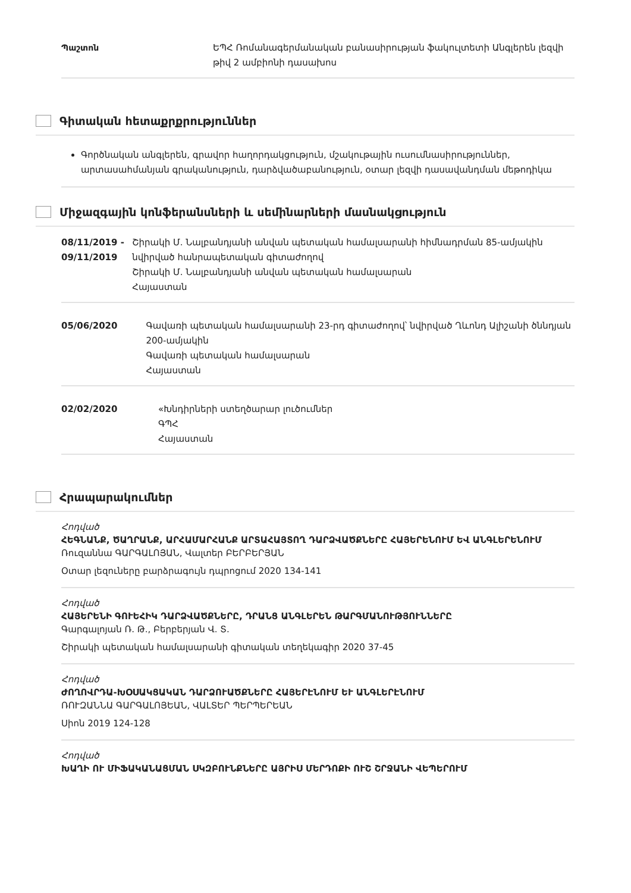Պաշտոն ԵՊՀ Ռոմանագերմանական բանասիրության ֆակուլտետի Անգլերեն լեզվի թիվ 2 ամբիոնի դասախոս
Գիտական հետաքրքրություններ
Գործնական անգլերեն, գրավոր հաղորդակցություն, մշակութային ուսումնասիրություններ, արտասահմանյան գրականություն, դարձվածաբանություն, օտար լեզվի դասավանդման մեթոդիկա
Միջազգային կոնֆերանսների և սեմինարների մասնակցություն
08/11/2019 - 09/11/2019
Շիրակի Մ. Նալբանդյանի անվան պետական համալսարանի հիմնադրման 85-ամյակին նվիրված հանրապետական գիտաժողով
Շիրակի Մ. Նալբանդյանի անվան պետական համալսարան
Հայաստան
05/06/2020 Գավառի պետական համալսարանի 23-րդ գիտաժողով՝ նվիրված Ղևոնդ Ալիշանի ծննդյան 200-ամյակին
Գավառի պետական համալսարան
Հայաստան
02/02/2020 «Խնդիրների ստեղծարար լուծումներ
ԳՊՀ
Հայաստան
Հրապարակումներ
Հոդված
ՀԵԳՆԱՆՔ, ԾԱՂՐԱՆՔ, ԱՐՀԱՄԱՐՀԱՆՔ ԱՐՏԱՀԱՅՏՈՂ ԴԱՐՁՎԱԾՔՆԵՐԸ ՀԱՅԵՐԵՆՈՒՄ ԵՎ ԱՆԳԼԵՐԵՆՈՒՄ
Ռուզաննա ԳԱՐԳԱԼՈՅԱՆ, Վալտեր ԲԵՐԲԵՐՅԱՆ
Օտար լեզուները բարձրագույն դպրոցում 2020 134-141
Հոդված
ՀԱՅԵՐԵՆԻ ԳՈՒԵՀԻԿ ԴԱՐՁՎԱԾՔՆԵՐԸ, ԴՐԱՆՑ ԱՆԳԼԵՐԵՆ ԹԱՐԳՄԱՆՈՒԹՅՈՒՆՆԵՐԸ
Գարգալոյան Ռ. Թ., Բերբերյան Վ. Տ.
Շիրակի պետական համալսարանի գիտական տեղեկագիր 2020 37-45
Հոդված
ԺՈՂՈՎՐԴԱ-ԽՕՍԱԿՑԱԿԱՆ ԴԱՐՁՈՒԱԾՔՆԵՐԸ ՀԱՅԵՐԷՆՈՒՄ ԵՒ ԱՆԳԼԵՐԷՆՈՒՄ
ՌՈՒԶԱՆՆԱ ԳԱՐԳԱԼՈՅԵԱՆ, ՎԱԼՏԵՐ ՊԵՐՊԵՐԵԱՆ
Սիոն 2019 124-128
Հոդված
ԽԱՂԻ ՈՒ ՄԻՖԱԿԱՆԱՑՄԱՆ ՍԿԶԲՈՒՆՔՆԵՐԸ ԱՅՐԻՍ ՄԵՐԴՈՔԻ ՈՒՇ ՇՐՋԱՆԻ ՎԵՊԵՐՈՒՄ